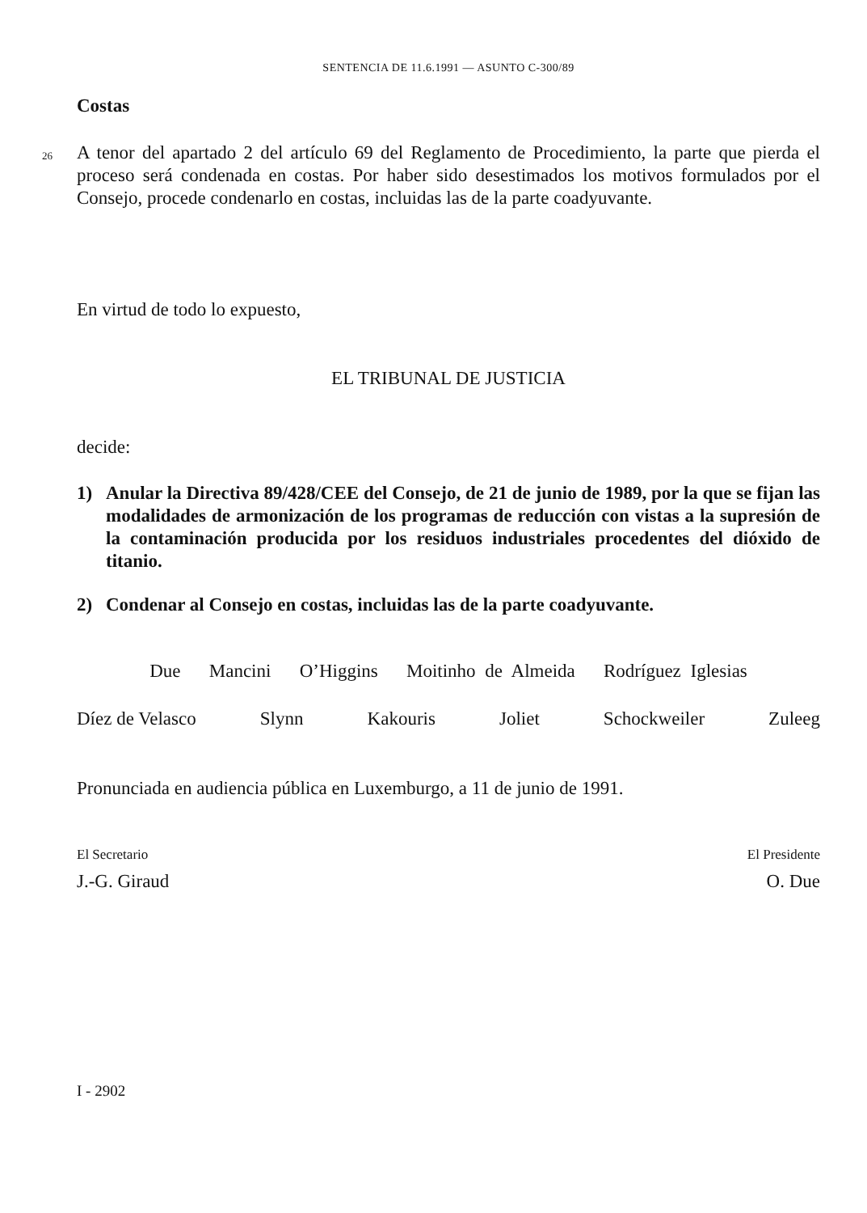SENTENCIA DE 11.6.1991 — ASUNTO C-300/89
Costas
26
A tenor del apartado 2 del artículo 69 del Reglamento de Procedimiento, la parte que pierda el proceso será condenada en costas. Por haber sido desestimados los motivos formulados por el Consejo, procede condenarlo en costas, incluidas las de la parte coadyuvante.
En virtud de todo lo expuesto,
EL TRIBUNAL DE JUSTICIA
decide:
1) Anular la Directiva 89/428/CEE del Consejo, de 21 de junio de 1989, por la que se fijan las modalidades de armonización de los programas de reducción con vistas a la supresión de la contaminación producida por los residuos industriales procedentes del dióxido de titanio.
2) Condenar al Consejo en costas, incluidas las de la parte coadyuvante.
Due Mancini O’Higgins Moitinho de Almeida Rodríguez Iglesias
Díez de Velasco Slynn Kakouris Joliet Schockweiler Zuleeg
Pronunciada en audiencia pública en Luxemburgo, a 11 de junio de 1991.
El Secretario
J.-G. Giraud
El Presidente
O. Due
I - 2902